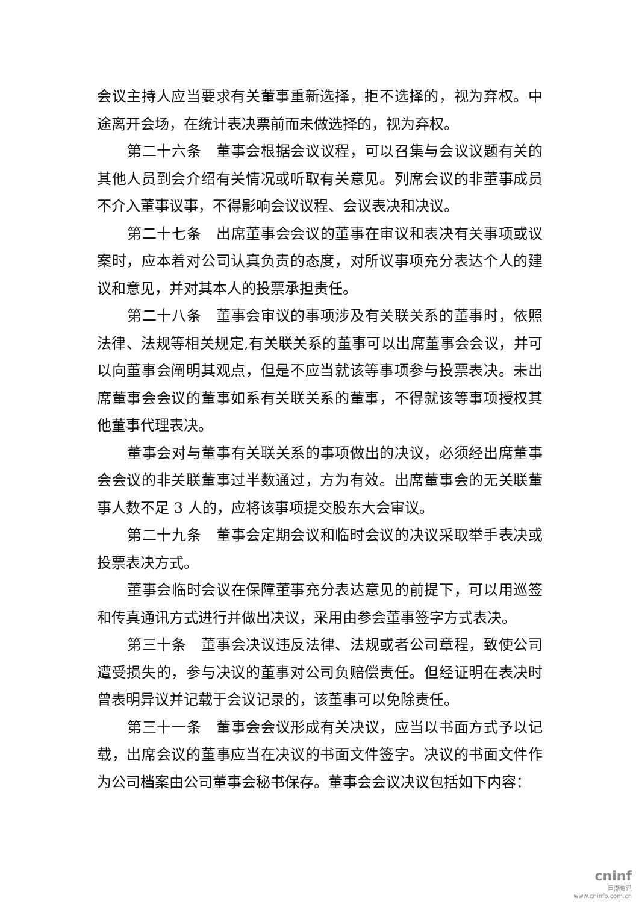会议主持人应当要求有关董事重新选择，拒不选择的，视为弃权。中途离开会场，在统计表决票前而未做选择的，视为弃权。
第二十六条　董事会根据会议议程，可以召集与会议议题有关的其他人员到会介绍有关情况或听取有关意见。列席会议的非董事成员不介入董事议事，不得影响会议议程、会议表决和决议。
第二十七条　出席董事会会议的董事在审议和表决有关事项或议案时，应本着对公司认真负责的态度，对所议事项充分表达个人的建议和意见，并对其本人的投票承担责任。
第二十八条　董事会审议的事项涉及有关联关系的董事时，依照法律、法规等相关规定,有关联关系的董事可以出席董事会会议，并可以向董事会阐明其观点，但是不应当就该等事项参与投票表决。未出席董事会会议的董事如系有关联关系的董事，不得就该等事项授权其他董事代理表决。
董事会对与董事有关联关系的事项做出的决议，必须经出席董事会会议的非关联董事过半数通过，方为有效。出席董事会的无关联董事人数不足 3 人的，应将该事项提交股东大会审议。
第二十九条　董事会定期会议和临时会议的决议采取举手表决或投票表决方式。
董事会临时会议在保障董事充分表达意见的前提下，可以用巡签和传真通讯方式进行并做出决议，采用由参会董事签字方式表决。
第三十条　董事会决议违反法律、法规或者公司章程，致使公司遭受损失的，参与决议的董事对公司负赔偿责任。但经证明在表决时曾表明异议并记载于会议记录的，该董事可以免除责任。
第三十一条　董事会会议形成有关决议，应当以书面方式予以记载，出席会议的董事应当在决议的书面文件签字。决议的书面文件作为公司档案由公司董事会秘书保存。董事会会议决议包括如下内容：
cninf
巨潮资讯
www.cninfo.com.cn